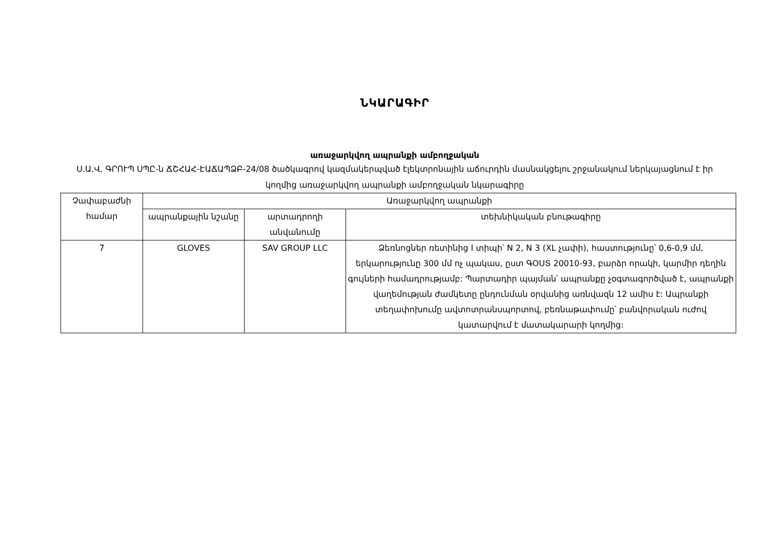ՆԿԱՐԱԳԻՐ
առաջարկվող ապրանքի ամբողջական
Ս.Ա.Վ. ԳՐՈՒՊ ՍՊԸ-ն ՃՇՀԱՀ-ԷԱՃԱՊՁԲ-24/08 ծածկագրով կազմակերպված էլեկտրոնային աճուրդին մասնակցելու շրջանակում ներկայացնում է իր կողմից առաջարկվող ապրանքի ամբողջական նկարագիրը
| Չափաբաժնի համար | Առաջարկվող ապրանքի | | |
| --- | --- | --- | --- |
| | ապրանքային նշանը | արտադրողի անվանումը | տեխնիկական բնութագիրը |
| 7 | GLOVES | SAV GROUP LLC | Ձեռնոցներ ռետինից I տիպի՝ N 2, N 3 (XL չափի), հաստությունը՝ 0,6-0,9 մմ, երկարությունը 300 մմ ոչ պակաս, ըստ ԳՕՍՏ 20010-93, բարձր որակի, կարմիր դեղին գույների համադրությամբ: Պարտադիր պայման՝ ապրանքը չօգտագործված է, ապրանքի վաղեմության ժամկետը ընդունման օրվանից առնվազն 12 ամիս է: Ապրանքի տեղափոխումը ավտոտրանսպորտով, բեռնաթափումը՝ բանվորական ուժով կատարվում է մատակարարի կողմից: |